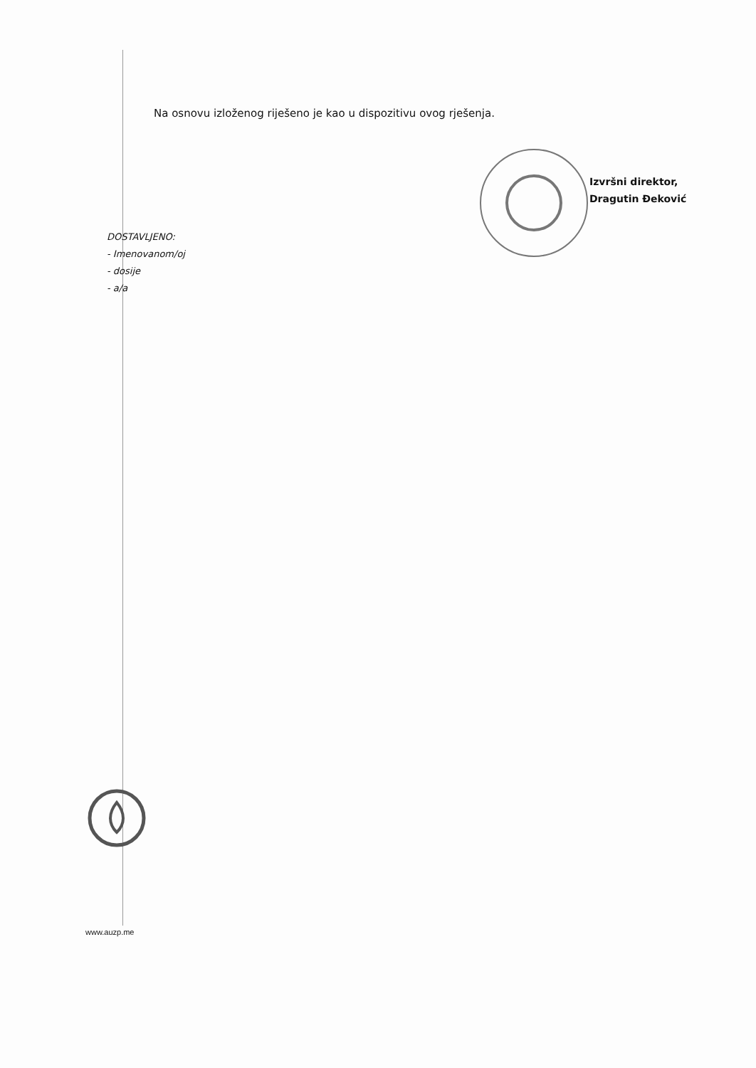Na osnovu izloženog riješeno je kao u dispozitivu ovog rješenja.
Izvršni direktor,
Dragutin Đeković
DOSTAVLJENO:
- Imenovanom/oj
- dosije
- a/a
www.auzp.me